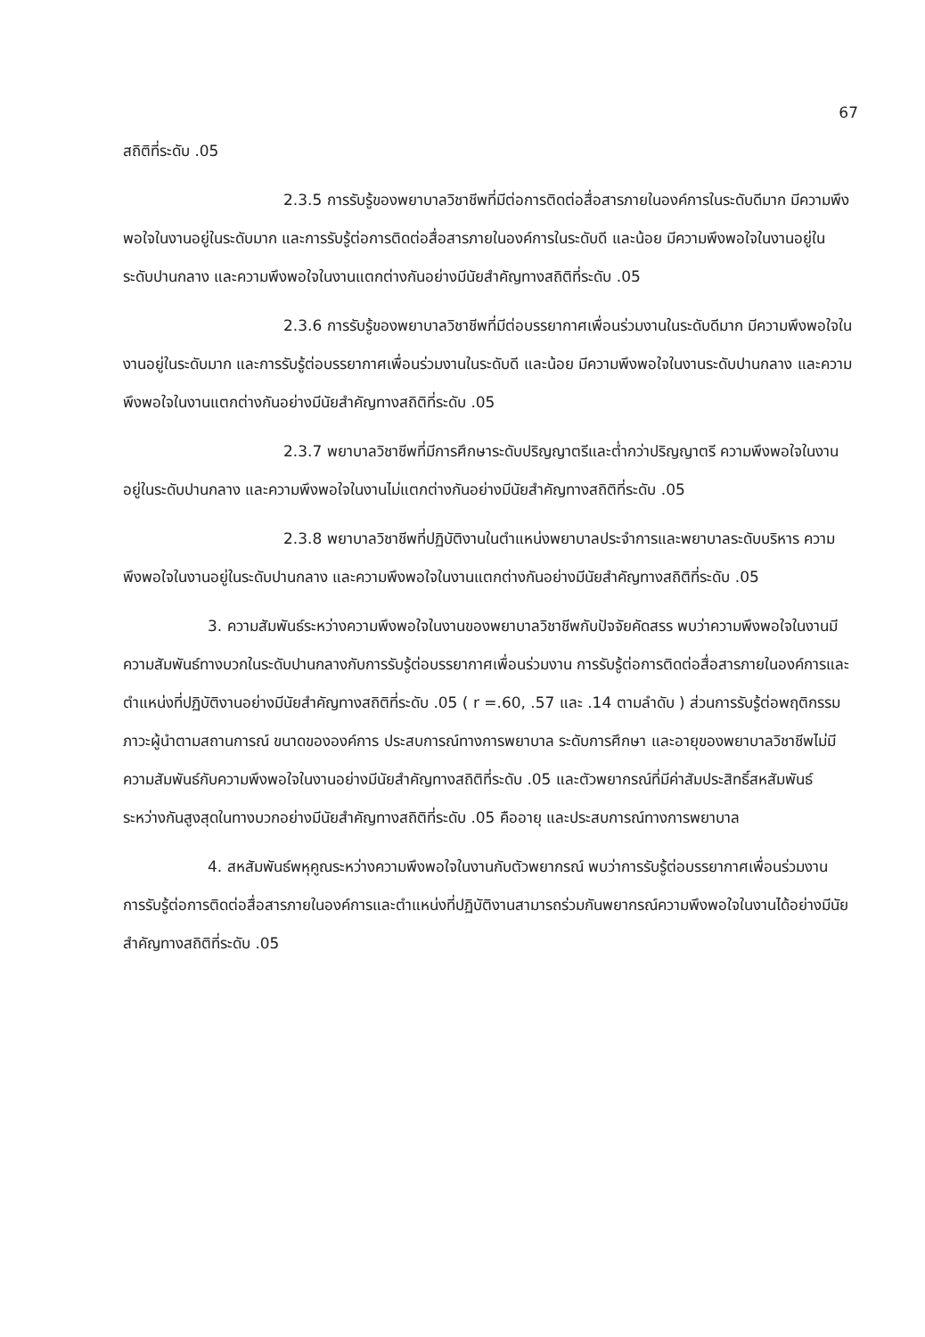67
สถิติที่ระดับ .05
2.3.5 การรับรู้ของพยาบาลวิชาชีพที่มีต่อการติดต่อสื่อสารภายในองค์การในระดับดีมาก มีความพึงพอใจในงานอยู่ในระดับมาก และการรับรู้ต่อการติดต่อสื่อสารภายในองค์การในระดับดี และน้อย มีความพึงพอใจในงานอยู่ในระดับปานกลาง และความพึงพอใจในงานแตกต่างกันอย่างมีนัยสำคัญทางสถิติที่ระดับ .05
2.3.6 การรับรู้ของพยาบาลวิชาชีพที่มีต่อบรรยากาศเพื่อนร่วมงานในระดับดีมาก มีความพึงพอใจในงานอยู่ในระดับมาก และการรับรู้ต่อบรรยากาศเพื่อนร่วมงานในระดับดี และน้อย มีความพึงพอใจในงานระดับปานกลาง และความพึงพอใจในงานแตกต่างกันอย่างมีนัยสำคัญทางสถิติที่ระดับ .05
2.3.7 พยาบาลวิชาชีพที่มีการศึกษาระดับปริญญาตรีและต่ำกว่าปริญญาตรี ความพึงพอใจในงานอยู่ในระดับปานกลาง และความพึงพอใจในงานไม่แตกต่างกันอย่างมีนัยสำคัญทางสถิติที่ระดับ .05
2.3.8 พยาบาลวิชาชีพที่ปฏิบัติงานในตำแหน่งพยาบาลประจำการและพยาบาลระดับบริหาร ความพึงพอใจในงานอยู่ในระดับปานกลาง และความพึงพอใจในงานแตกต่างกันอย่างมีนัยสำคัญทางสถิติที่ระดับ .05
3. ความสัมพันธ์ระหว่างความพึงพอใจในงานของพยาบาลวิชาชีพกับปัจจัยคัดสรร พบว่าความพึงพอใจในงานมีความสัมพันธ์ทางบวกในระดับปานกลางกับการรับรู้ต่อบรรยากาศเพื่อนร่วมงาน การรับรู้ต่อการติดต่อสื่อสารภายในองค์การและตำแหน่งที่ปฏิบัติงานอย่างมีนัยสำคัญทางสถิติที่ระดับ .05 ( r =.60, .57 และ .14 ตามลำดับ ) ส่วนการรับรู้ต่อพฤติกรรมภาวะผู้นำตามสถานการณ์ ขนาดขององค์การ ประสบการณ์ทางการพยาบาล ระดับการศึกษา และอายุของพยาบาลวิชาชีพไม่มีความสัมพันธ์กับความพึงพอใจในงานอย่างมีนัยสำคัญทางสถิติที่ระดับ .05 และตัวพยากรณ์ที่มีค่าสัมประสิทธิ์สหสัมพันธ์ระหว่างกันสูงสุดในทางบวกอย่างมีนัยสำคัญทางสถิติที่ระดับ .05 คืออายุ และประสบการณ์ทางการพยาบาล
4. สหสัมพันธ์พหุคูณระหว่างความพึงพอใจในงานกับตัวพยากรณ์ พบว่าการรับรู้ต่อบรรยากาศเพื่อนร่วมงาน การรับรู้ต่อการติดต่อสื่อสารภายในองค์การและตำแหน่งที่ปฏิบัติงานสามารถร่วมกันพยากรณ์ความพึงพอใจในงานได้อย่างมีนัยสำคัญทางสถิติที่ระดับ .05